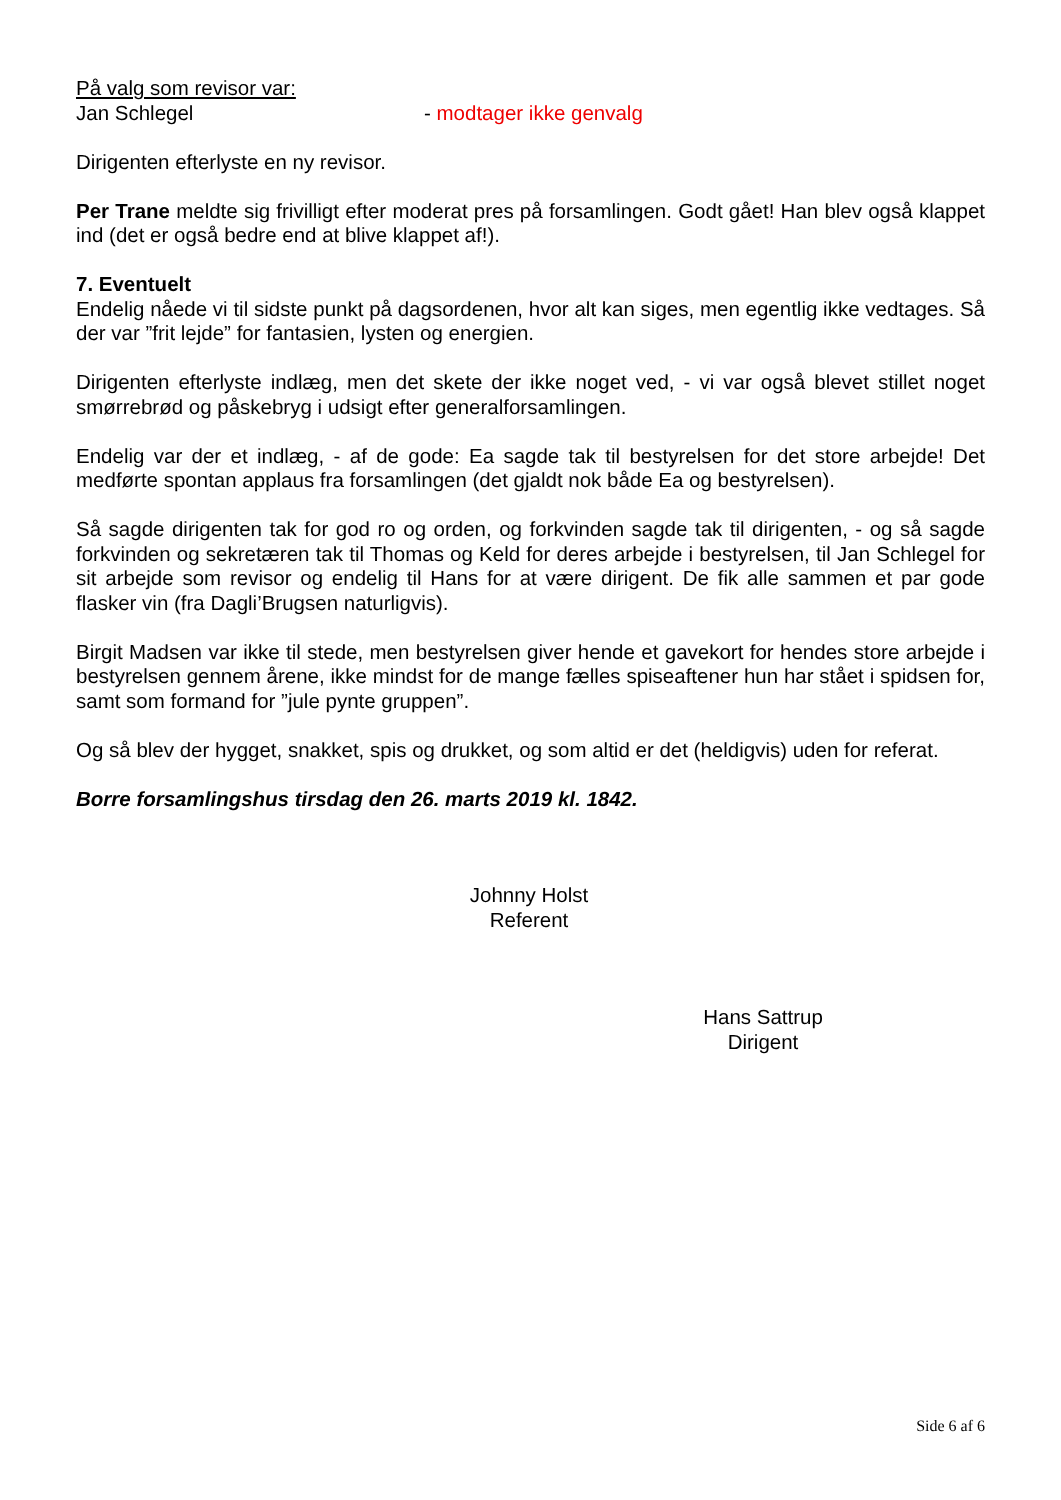På valg som revisor var:
Jan Schlegel - modtager ikke genvalg
Dirigenten efterlyste en ny revisor.
Per Trane meldte sig frivilligt efter moderat pres på forsamlingen. Godt gået! Han blev også klappet ind (det er også bedre end at blive klappet af!).
7. Eventuelt
Endelig nåede vi til sidste punkt på dagsordenen, hvor alt kan siges, men egentlig ikke vedtages. Så der var ”frit lejde” for fantasien, lysten og energien.
Dirigenten efterlyste indlæg, men det skete der ikke noget ved, - vi var også blevet stillet noget smørrebrød og påskebryg i udsigt efter generalforsamlingen.
Endelig var der et indlæg, - af de gode: Ea sagde tak til bestyrelsen for det store arbejde! Det medførte spontan applaus fra forsamlingen (det gjaldt nok både Ea og bestyrelsen).
Så sagde dirigenten tak for god ro og orden, og forkvinden sagde tak til dirigenten, - og så sagde forkvinden og sekretæren tak til Thomas og Keld for deres arbejde i bestyrelsen, til Jan Schlegel for sit arbejde som revisor og endelig til Hans for at være dirigent. De fik alle sammen et par gode flasker vin (fra Dagli’Brugsen naturligvis).
Birgit Madsen var ikke til stede, men bestyrelsen giver hende et gavekort for hendes store arbejde i bestyrelsen gennem årene, ikke mindst for de mange fælles spiseaftener hun har stået i spidsen for, samt som formand for ”jule pynte gruppen”.
Og så blev der hygget, snakket, spis og drukket, og som altid er det (heldigvis) uden for referat.
Borre forsamlingshus tirsdag den 26. marts 2019 kl. 1842.
Johnny Holst
Referent
Hans Sattrup
Dirigent
Side 6 af 6